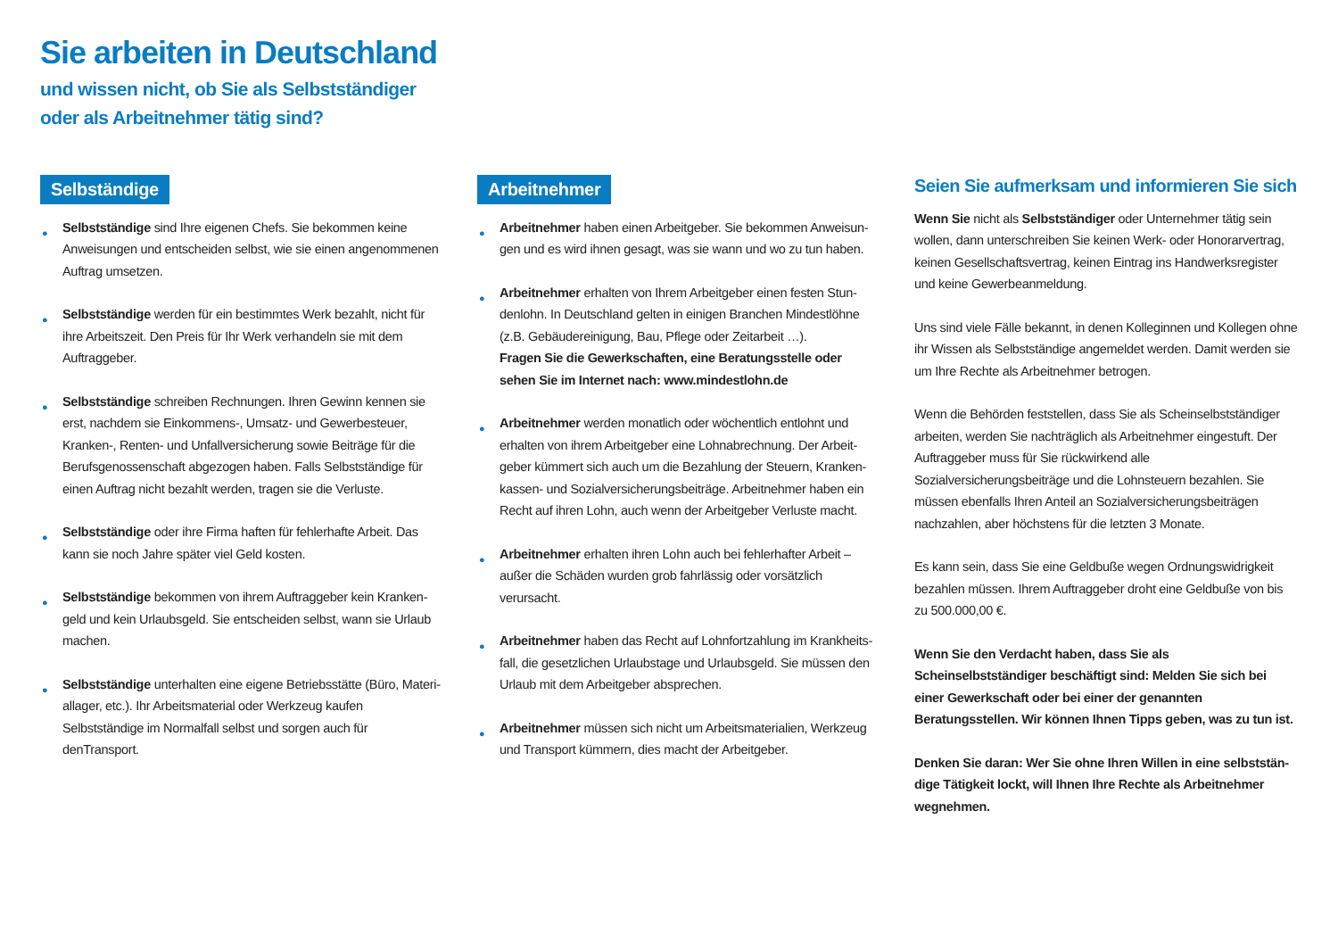Sie arbeiten in Deutschland
und wissen nicht, ob Sie als Selbstständiger
oder als Arbeitnehmer tätig sind?
Selbständige
● Selbstständige sind Ihre eigenen Chefs. Sie bekommen keine Anweisungen und entscheiden selbst, wie sie einen angenommenen Auftrag umsetzen.
● Selbstständige werden für ein bestimmtes Werk bezahlt, nicht für ihre Arbeitszeit. Den Preis für Ihr Werk verhandeln sie mit dem Auftraggeber.
● Selbstständige schreiben Rechnungen. Ihren Gewinn kennen sie erst, nachdem sie Einkommens-, Umsatz- und Gewerbesteuer, Kranken-, Renten- und Unfallversicherung sowie Beiträge für die Berufsgenossenschaft abgezogen haben. Falls Selbstständige für einen Auftrag nicht bezahlt werden, tragen sie die Verluste.
● Selbstständige oder ihre Firma haften für fehlerhafte Arbeit. Das kann sie noch Jahre später viel Geld kosten.
● Selbstständige bekommen von ihrem Auftraggeber kein Kranken­geld und kein Urlaubsgeld. Sie entscheiden selbst, wann sie Urlaub machen.
● Selbstständige unterhalten eine eigene Betriebsstätte (Büro, Materi­allager, etc.). Ihr Arbeitsmaterial oder Werkzeug kaufen Selbstständige im Normalfall selbst und sorgen auch für denTransport.
Arbeitnehmer
● Arbeitnehmer haben einen Arbeitgeber. Sie bekommen Anweisun­gen und es wird ihnen gesagt, was sie wann und wo zu tun haben.
● Arbeitnehmer erhalten von Ihrem Arbeitgeber einen festen Stun­denlohn. In Deutschland gelten in einigen Branchen Mindestlöhne (z.B. Gebäudereinigung, Bau, Pflege oder Zeitarbeit …).
Fragen Sie die Gewerkschaften, eine Beratungsstelle oder sehen Sie im Internet nach: www.mindestlohn.de
● Arbeitnehmer werden monatlich oder wöchentlich entlohnt und erhalten von ihrem Arbeitgeber eine Lohnabrechnung. Der Arbeit­geber kümmert sich auch um die Bezahlung der Steuern, Kranken­kassen- und Sozialversicherungsbeiträge. Arbeitnehmer haben ein Recht auf ihren Lohn, auch wenn der Arbeitgeber Verluste macht.
● Arbeitnehmer erhalten ihren Lohn auch bei fehlerhafter Arbeit – außer die Schäden wurden grob fahrlässig oder vorsätzlich verursacht.
● Arbeitnehmer haben das Recht auf Lohnfortzahlung im Krankheits­fall, die gesetzlichen Urlaubstage und Urlaubsgeld. Sie müssen den Urlaub mit dem Arbeitgeber absprechen.
● Arbeitnehmer müssen sich nicht um Arbeitsmaterialien, Werkzeug und Transport kümmern, dies macht der Arbeitgeber.
Seien Sie aufmerksam und informieren Sie sich
Wenn Sie nicht als Selbstständiger oder Unternehmer tätig sein wollen, dann unterschreiben Sie keinen Werk- oder Honorarvertrag, keinen Gesellschaftsvertrag, keinen Eintrag ins Handwerksregister und keine Gewerbeanmeldung.
Uns sind viele Fälle bekannt, in denen Kolleginnen und Kollegen ohne ihr Wissen als Selbstständige angemeldet werden. Damit werden sie um Ihre Rechte als Arbeitnehmer betrogen.
Wenn die Behörden feststellen, dass Sie als Scheinselbstständiger arbeiten, werden Sie nachträglich als Arbeitnehmer eingestuft. Der Auftraggeber muss für Sie rückwirkend alle Sozialversicherungsbeiträge und die Lohnsteuern bezahlen. Sie müssen ebenfalls Ihren Anteil an Sozial­versicherungsbeiträgen nachzahlen, aber höchstens für die letzten 3 Monate.
Es kann sein, dass Sie eine Geldbuße wegen Ordnungswidrigkeit bezahlen müssen. Ihrem Auftraggeber droht eine Geldbuße von bis zu 500.000,00 €.
Wenn Sie den Verdacht haben, dass Sie als Scheinselbstständiger beschäftigt sind: Melden Sie sich bei einer Gewerkschaft oder bei einer der genannten Beratungsstellen. Wir können Ihnen Tipps geben, was zu tun ist.
Denken Sie daran: Wer Sie ohne Ihren Willen in eine selbststän­dige Tätigkeit lockt, will Ihnen Ihre Rechte als Arbeitnehmer wegnehmen.